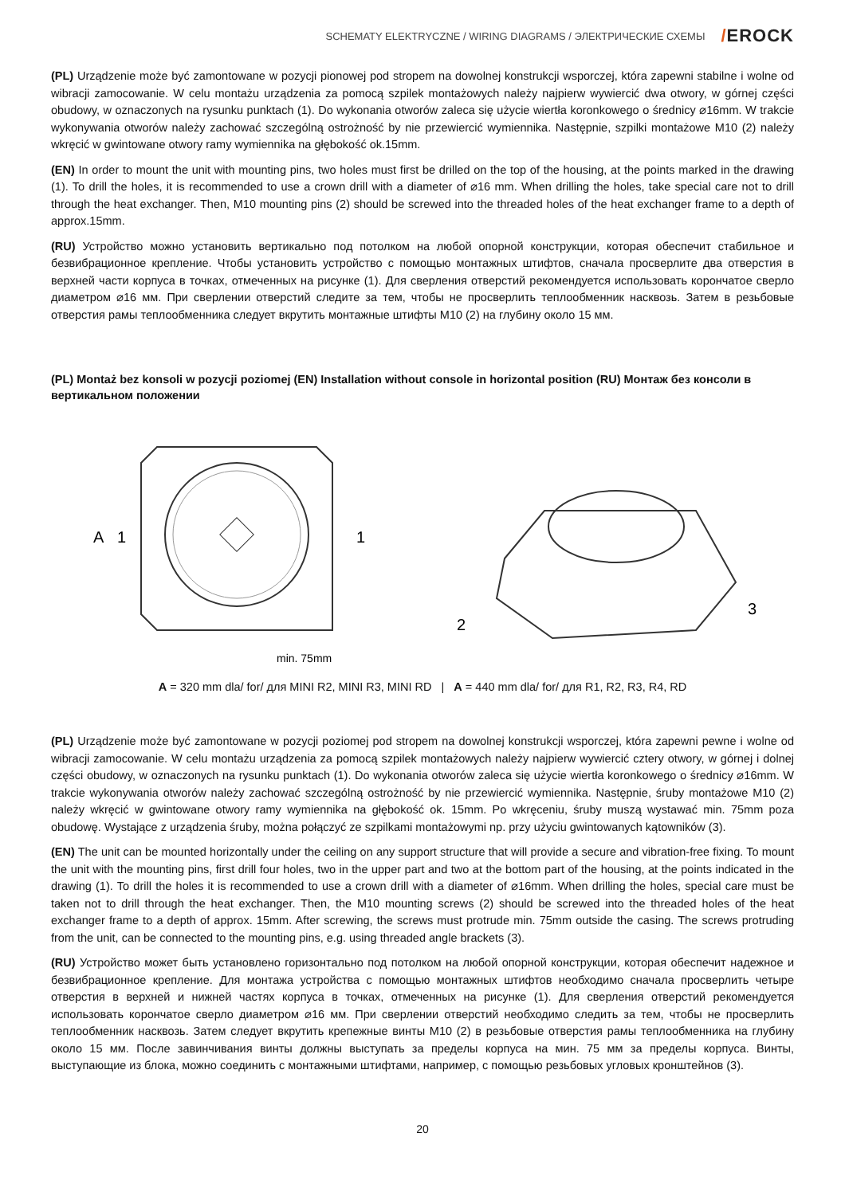SCHEMATY ELEKTRYCZNE / WIRING DIAGRAMS / ЭЛЕКТРИЧЕСКИЕ СХЕМЫ
/EROCK
(PL) Urządzenie może być zamontowane w pozycji pionowej pod stropem na dowolnej konstrukcji wsporczej, która zapewni stabilne i wolne od wibracji zamocowanie. W celu montażu urządzenia za pomocą szpilek montażowych należy najpierw wywiercić dwa otwory, w górnej części obudowy, w oznaczonych na rysunku punktach (1). Do wykonania otworów zaleca się użycie wiertła koronkowego o średnicy ⌀16mm. W trakcie wykonywania otworów należy zachować szczególną ostrożność by nie przewiercić wymiennika. Następnie, szpilki montażowe M10 (2) należy wkręcić w gwintowane otwory ramy wymiennika na głębokość ok.15mm.
(EN) In order to mount the unit with mounting pins, two holes must first be drilled on the top of the housing, at the points marked in the drawing (1). To drill the holes, it is recommended to use a crown drill with a diameter of ⌀16 mm. When drilling the holes, take special care not to drill through the heat exchanger. Then, M10 mounting pins (2) should be screwed into the threaded holes of the heat exchanger frame to a depth of approx.15mm.
(RU) Устройство можно установить вертикально под потолком на любой опорной конструкции, которая обеспечит стабильное и безвибрационное крепление. Чтобы установить устройство с помощью монтажных штифтов, сначала просверлите два отверстия в верхней части корпуса в точках, отмеченных на рисунке (1). Для сверления отверстий рекомендуется использовать корончатое сверло диаметром ⌀16 мм. При сверлении отверстий следите за тем, чтобы не просверлить теплообменник насквозь. Затем в резьбовые отверстия рамы теплообменника следует вкрутить монтажные штифты M10 (2) на глубину около 15 мм.
(PL) Montaż bez konsoli w pozycji poziomej (EN) Installation without console in horizontal position (RU) Монтаж без консоли в вертикальном положении
A
1
1
min. 75mm
2
3
A = 320 mm dla/ for/ для MINI R2, MINI R3, MINI RD | A = 440 mm dla/ for/ для R1, R2, R3, R4, RD
(PL) Urządzenie może być zamontowane w pozycji poziomej pod stropem na dowolnej konstrukcji wsporczej, która zapewni pewne i wolne od wibracji zamocowanie. W celu montażu urządzenia za pomocą szpilek montażowych należy najpierw wywiercić cztery otwory, w górnej i dolnej części obudowy, w oznaczonych na rysunku punktach (1). Do wykonania otworów zaleca się użycie wiertła koronkowego o średnicy ⌀16mm. W trakcie wykonywania otworów należy zachować szczególną ostrożność by nie przewiercić wymiennika. Następnie, śruby montażowe M10 (2) należy wkręcić w gwintowane otwory ramy wymiennika na głębokość ok. 15mm. Po wkręceniu, śruby muszą wystawać min. 75mm poza obudowę. Wystające z urządzenia śruby, można połączyć ze szpilkami montażowymi np. przy użyciu gwintowanych kątowników (3).
(EN) The unit can be mounted horizontally under the ceiling on any support structure that will provide a secure and vibration-free fixing. To mount the unit with the mounting pins, first drill four holes, two in the upper part and two at the bottom part of the housing, at the points indicated in the drawing (1). To drill the holes it is recommended to use a crown drill with a diameter of ⌀16mm. When drilling the holes, special care must be taken not to drill through the heat exchanger. Then, the M10 mounting screws (2) should be screwed into the threaded holes of the heat exchanger frame to a depth of approx. 15mm. After screwing, the screws must protrude min. 75mm outside the casing. The screws protruding from the unit, can be connected to the mounting pins, e.g. using threaded angle brackets (3).
(RU) Устройство может быть установлено горизонтально под потолком на любой опорной конструкции, которая обеспечит надежное и безвибрационное крепление. Для монтажа устройства с помощью монтажных штифтов необходимо сначала просверлить четыре отверстия в верхней и нижней частях корпуса в точках, отмеченных на рисунке (1). Для сверления отверстий рекомендуется использовать корончатое сверло диаметром ⌀16 мм. При сверлении отверстий необходимо следить за тем, чтобы не просверлить теплообменник насквозь. Затем следует вкрутить крепежные винты M10 (2) в резьбовые отверстия рамы теплообменника на глубину около 15 мм. После завинчивания винты должны выступать за пределы корпуса на мин. 75 мм за пределы корпуса. Винты, выступающие из блока, можно соединить с монтажными штифтами, например, с помощью резьбовых угловых кронштейнов (3).
20